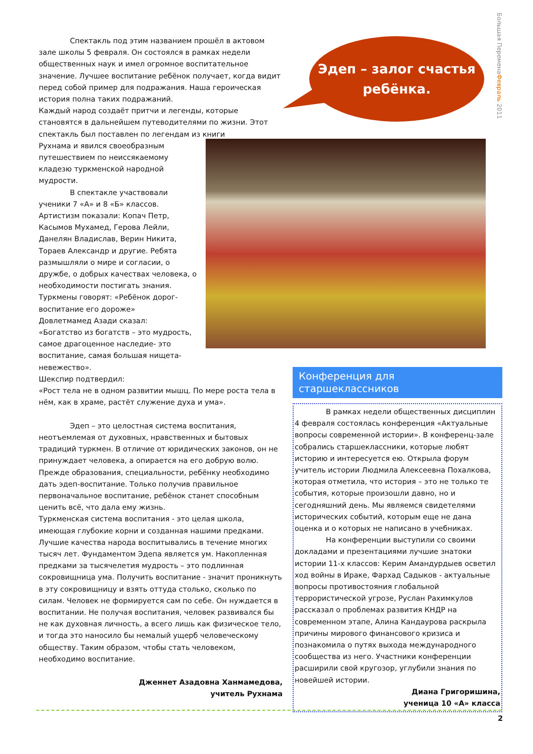Большая ПеременаФевраль 2011
Спектакль под этим названием прошёл в актовом зале школы 5 февраля. Он состоялся в рамках недели общественных наук и имел огромное воспитательное значение. Лучшее воспитание ребёнок получает, когда видит перед собой пример для подражания. Наша героическая история полна таких подражаний.
Каждый народ создаёт притчи и легенды, которые становятся в дальнейшем путеводителями по жизни. Этот спектакль был поставлен по легендам из книги
Рухнама и явился своеобразным
путешествием по неиссякаемому
кладезю туркменской народной
мудрости.
В спектакле участвовали
ученики 7 «А» и 8 «Б» классов.
Артистизм показали: Копач Петр,
Касымов Мухамед, Герова Лейли,
Данелян Владислав, Верин Никита,
Тораев Александр и другие. Ребята
размышляли о мире и согласии, о
дружбе, о добрых качествах человека, о
необходимости постигать знания.
Туркмены говорят: «Ребёнок дорог-
воспитание его дороже»
Довлетмамед Азади сказал:
«Богатство из богатств – это мудрость,
самое драгоценное наследие- это
воспитание, самая большая нищета-
невежество».
Шекспир подтвердил:
«Рост тела не в одном развитии мышц. По мере роста тела в нём, как в храме, растёт служение духа и ума».
Эдеп – это целостная система воспитания, неотъемлемая от духовных, нравственных и бытовых традиций туркмен. В отличие от юридических законов, он не принуждает человека, а опирается на его добрую волю. Прежде образования, специальности, ребёнку необходимо дать эдеп-воспитание. Только получив правильное первоначальное воспитание, ребёнок станет способным ценить всё, что дала ему жизнь.
Туркменская система воспитания - это целая школа, имеющая глубокие корни и созданная нашими предками. Лучшие качества народа воспитывались в течение многих тысяч лет. Фундаментом Эдепа является ум. Накопленная предками за тысячелетия мудрость – это подлинная сокровищница ума. Получить воспитание - значит проникнуть в эту сокровищницу и взять оттуда столько, сколько по силам. Человек не формируется сам по себе. Он нуждается в воспитании. Не получая воспитания, человек развивался бы не как духовная личность, а всего лишь как физическое тело, и тогда это наносило бы немалый ущерб человеческому обществу. Таким образом, чтобы стать человеком, необходимо воспитание.
Дженнет Азадовна Ханмамедова,
учитель Рухнама
Эдеп – залог счастья
ребёнка.
Конференция для старшеклассников
В рамках недели общественных дисциплин 4 февраля состоялась конференция «Актуальные вопросы современной истории». В конференц-зале собрались старшеклассники, которые любят историю и интересуется ею. Открыла форум учитель истории Людмила Алексеевна Похалкова, которая отметила, что история – это не только те события, которые произошли давно, но и сегодняшний день. Мы являемся свидетелями исторических событий, которым еще не дана оценка и о которых не написано в учебниках.
На конференции выступили со своими докладами и презентациями лучшие знатоки истории 11-х классов: Керим Амандурдыев осветил ход войны в Ираке, Фархад Садыков - актуальные вопросы противостояния глобальной террористической угрозе, Руслан Рахимкулов рассказал о проблемах развития КНДР на современном этапе, Алина Кандаурова раскрыла причины мирового финансового кризиса и познакомила о путях выхода международного сообщества из него. Участники конференции расширили свой кругозор, углубили знания по новейшей истории.
Диана Григоришина,
ученица 10 «А» класса
2